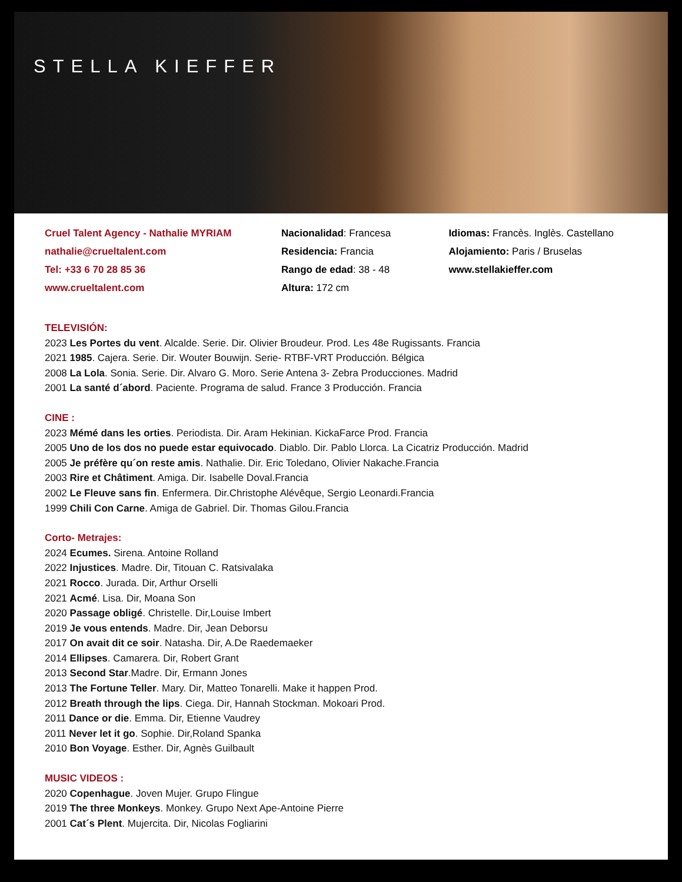STELLA KIEFFER
Cruel Talent Agency - Nathalie MYRIAM
nathalie@crueltalent.com
Tel: +33 6 70 28 85 36
www.crueltalent.com
Nacionalidad: Francesa
Residencia: Francia
Rango de edad: 38 - 48
Altura: 172 cm
Idiomas: Francès. Inglès. Castellano
Alojamiento: Paris / Bruselas
www.stellakieffer.com
TELEVISIÓN:
2023 Les Portes du vent. Alcalde. Serie. Dir. Olivier Broudeur. Prod. Les 48e Rugissants. Francia
2021 1985. Cajera. Serie. Dir. Wouter Bouwijn. Serie- RTBF-VRT Producción. Bélgica
2008 La Lola. Sonia. Serie. Dir. Alvaro G. Moro. Serie Antena 3- Zebra Producciones. Madrid
2001 La santé d´abord. Paciente. Programa de salud. France 3 Producción. Francia
CINE :
2023 Mémé dans les orties. Periodista. Dir. Aram Hekinian. KickaFarce Prod. Francia
2005 Uno de los dos no puede estar equivocado. Diablo. Dir. Pablo Llorca. La Cicatriz Producción. Madrid
2005 Je préfère qu´on reste amis. Nathalie. Dir. Eric Toledano, Olivier Nakache.Francia
2003 Rire et Châtiment. Amiga. Dir. Isabelle Doval.Francia
2002 Le Fleuve sans fin. Enfermera. Dir.Christophe Alévêque, Sergio Leonardi.Francia
1999 Chili Con Carne. Amiga de Gabriel. Dir. Thomas Gilou.Francia
Corto- Metrajes:
2024 Ecumes. Sirena. Antoine Rolland
2022 Injustices. Madre. Dir, Titouan C. Ratsivalaka
2021 Rocco. Jurada. Dir, Arthur Orselli
2021 Acmé. Lisa. Dir, Moana Son
2020 Passage obligé. Christelle. Dir,Louise Imbert
2019 Je vous entends. Madre. Dir, Jean Deborsu
2017 On avait dit ce soir. Natasha. Dir, A.De Raedemaeker
2014 Ellipses. Camarera. Dir, Robert Grant
2013 Second Star.Madre. Dir, Ermann Jones
2013 The Fortune Teller. Mary. Dir, Matteo Tonarelli. Make it happen Prod.
2012 Breath through the lips. Ciega. Dir, Hannah Stockman. Mokoari Prod.
2011 Dance or die. Emma. Dir, Etienne Vaudrey
2011 Never let it go. Sophie. Dir,Roland Spanka
2010 Bon Voyage. Esther. Dir, Agnès Guilbault
MUSIC VIDEOS :
2020 Copenhague. Joven Mujer. Grupo Flingue
2019 The three Monkeys. Monkey. Grupo Next Ape-Antoine Pierre
2001 Cat´s Plent. Mujercita. Dir, Nicolas Fogliarini